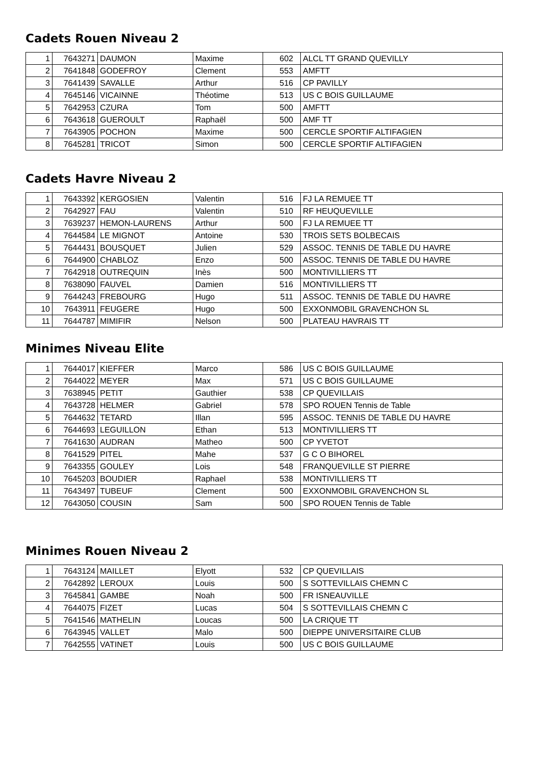Cadets Rouen Niveau 2
| 1 | 7643271 | DAUMON | Maxime | 602 | ALCL TT GRAND QUEVILLY |
| 2 | 7641848 | GODEFROY | Clement | 553 | AMFTT |
| 3 | 7641439 | SAVALLE | Arthur | 516 | CP PAVILLY |
| 4 | 7645146 | VICAINNE | Théotime | 513 | US C BOIS GUILLAUME |
| 5 | 7642953 | CZURA | Tom | 500 | AMFTT |
| 6 | 7643618 | GUEROULT | Raphaël | 500 | AMF TT |
| 7 | 7643905 | POCHON | Maxime | 500 | CERCLE SPORTIF ALTIFAGIEN |
| 8 | 7645281 | TRICOT | Simon | 500 | CERCLE SPORTIF ALTIFAGIEN |
Cadets Havre Niveau 2
| 1 | 7643392 | KERGOSIEN | Valentin | 516 | FJ LA REMUEE TT |
| 2 | 7642927 | FAU | Valentin | 510 | RF HEUQUEVILLE |
| 3 | 7639237 | HEMON-LAURENS | Arthur | 500 | FJ LA REMUEE TT |
| 4 | 7644584 | LE MIGNOT | Antoine | 530 | TROIS SETS BOLBECAIS |
| 5 | 7644431 | BOUSQUET | Julien | 529 | ASSOC. TENNIS DE TABLE DU HAVRE |
| 6 | 7644900 | CHABLOZ | Enzo | 500 | ASSOC. TENNIS DE TABLE DU HAVRE |
| 7 | 7642918 | OUTREQUIN | Inès | 500 | MONTIVILLIERS TT |
| 8 | 7638090 | FAUVEL | Damien | 516 | MONTIVILLIERS TT |
| 9 | 7644243 | FREBOURG | Hugo | 511 | ASSOC. TENNIS DE TABLE DU HAVRE |
| 10 | 7643911 | FEUGERE | Hugo | 500 | EXXONMOBIL GRAVENCHON SL |
| 11 | 7644787 | MIMIFIR | Nelson | 500 | PLATEAU HAVRAIS TT |
Minimes Niveau Elite
| 1 | 7644017 | KIEFFER | Marco | 586 | US C BOIS GUILLAUME |
| 2 | 7644022 | MEYER | Max | 571 | US C BOIS GUILLAUME |
| 3 | 7638945 | PETIT | Gauthier | 538 | CP QUEVILLAIS |
| 4 | 7643728 | HELMER | Gabriel | 578 | SPO ROUEN Tennis de Table |
| 5 | 7644632 | TETARD | Illan | 595 | ASSOC. TENNIS DE TABLE DU HAVRE |
| 6 | 7644693 | LEGUILLON | Ethan | 513 | MONTIVILLIERS TT |
| 7 | 7641630 | AUDRAN | Matheo | 500 | CP YVETOT |
| 8 | 7641529 | PITEL | Mahe | 537 | G C O BIHOREL |
| 9 | 7643355 | GOULEY | Lois | 548 | FRANQUEVILLE ST PIERRE |
| 10 | 7645203 | BOUDIER | Raphael | 538 | MONTIVILLIERS TT |
| 11 | 7643497 | TUBEUF | Clement | 500 | EXXONMOBIL GRAVENCHON SL |
| 12 | 7643050 | COUSIN | Sam | 500 | SPO ROUEN Tennis de Table |
Minimes Rouen Niveau 2
| 1 | 7643124 | MAILLET | Elyott | 532 | CP QUEVILLAIS |
| 2 | 7642892 | LEROUX | Louis | 500 | S SOTTEVILLAIS CHEMN C |
| 3 | 7645841 | GAMBE | Noah | 500 | FR ISNEAUVILLE |
| 4 | 7644075 | FIZET | Lucas | 504 | S SOTTEVILLAIS CHEMN C |
| 5 | 7641546 | MATHELIN | Loucas | 500 | LA CRIQUE TT |
| 6 | 7643945 | VALLET | Malo | 500 | DIEPPE UNIVERSITAIRE CLUB |
| 7 | 7642555 | VATINET | Louis | 500 | US C BOIS GUILLAUME |